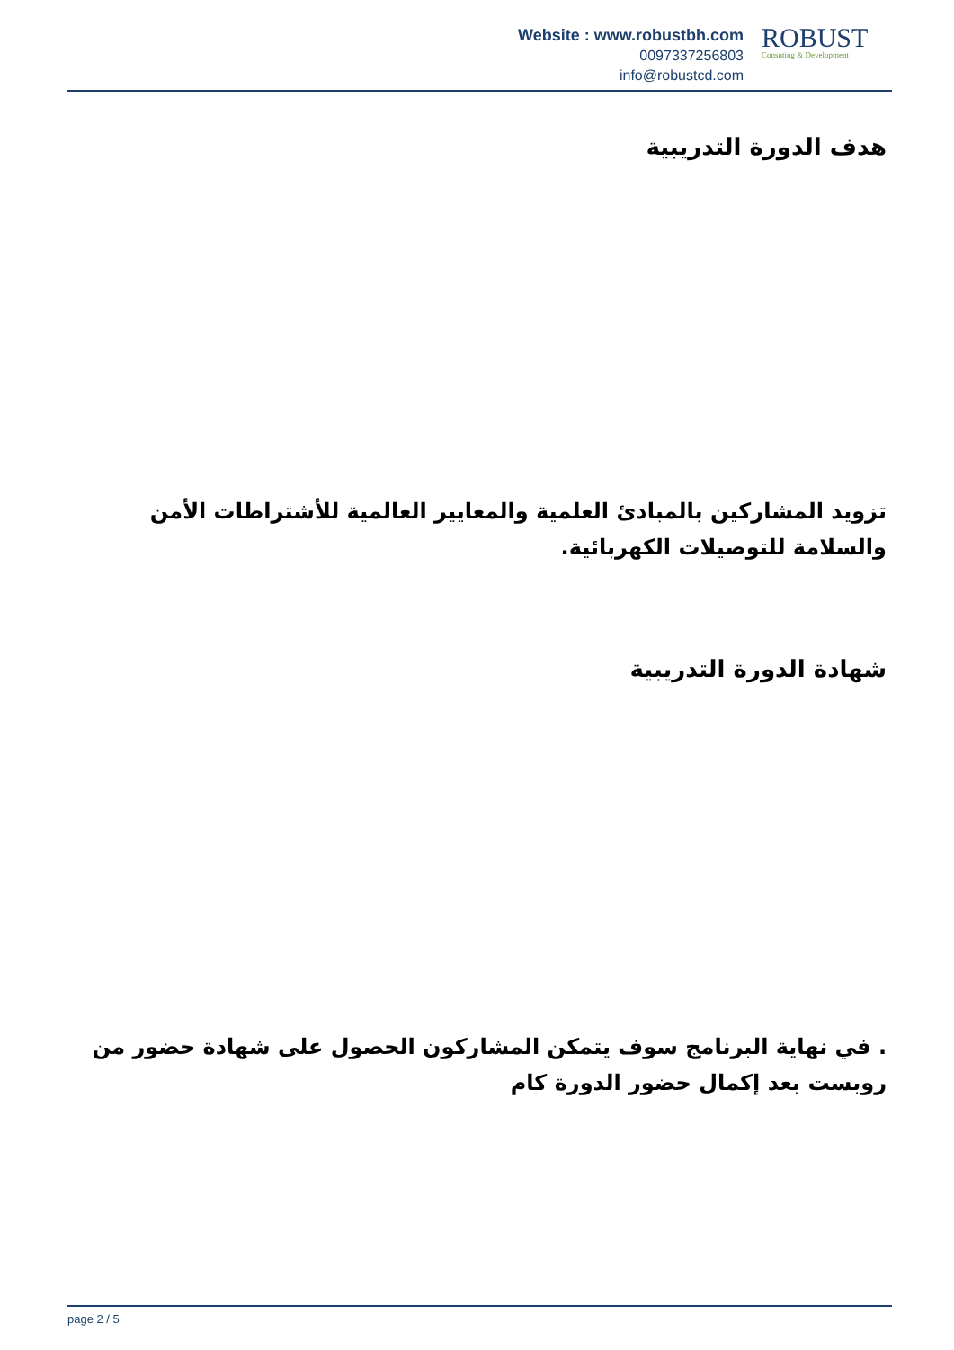Website : www.robustbh.com
0097337256803
info@robustcd.com
ROBUST
Consuting & Development
هدف الدورة التدريبية
تزويد المشاركين بالمبادئ العلمية والمعايير العالمية للأشتراطات الأمن والسلامة للتوصيلات الكهربائية.
شهادة الدورة التدريبية
. في نهاية البرنامج سوف يتمكن المشاركون الحصول على شهادة حضور من روبست بعد إكمال حضور الدورة كام
page 2 / 5